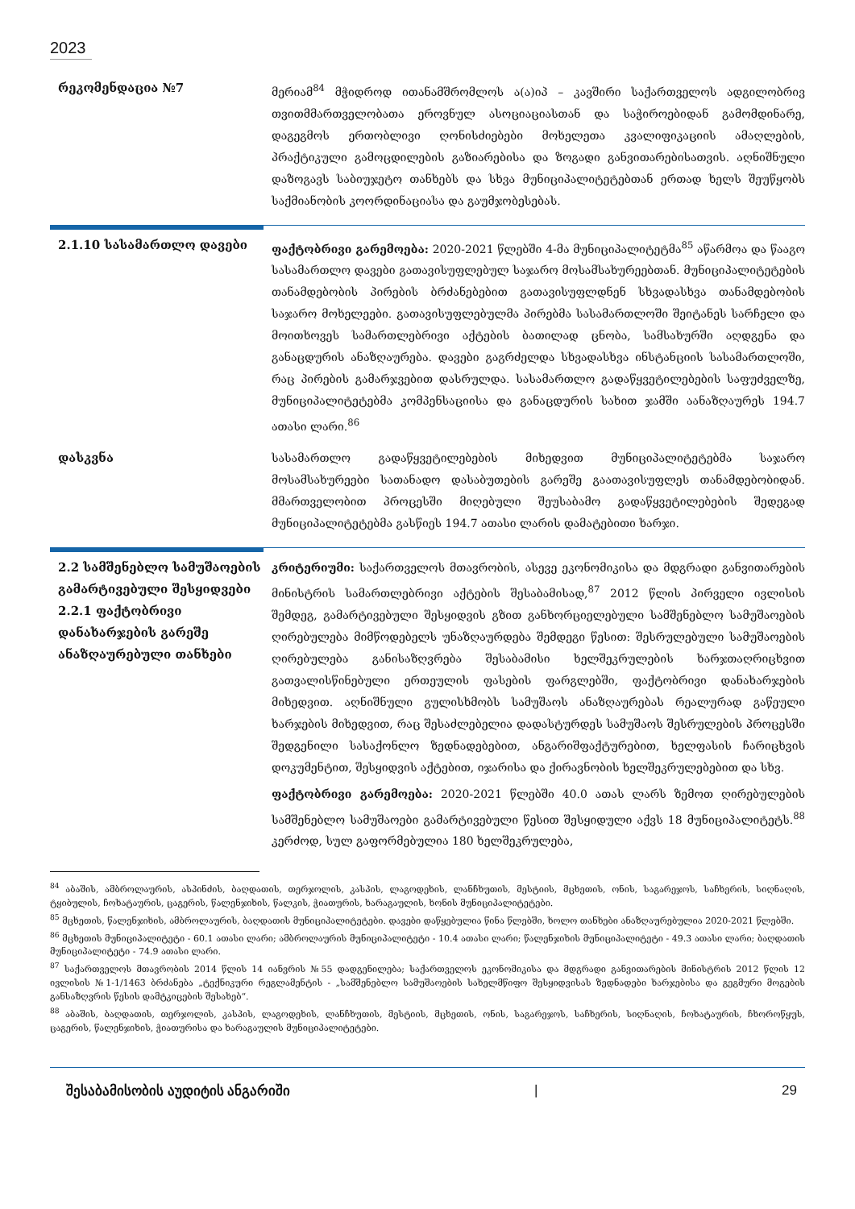2023
რეკომენდაცია №7 მერიამ<sup>84</sup> მჭიდროდ ითანამშრომლოს ა(ა)იპ – კავშირი საქართველოს ადგილობრივ თვითმმართველობათა ეროვნულ ასოციაციასთან და საჭიროებიდან გამომდინარე, დაგეგმოს ერთობლივი ღონისძიებები მოხელეთა კვალიფიკაციის ამაღლების, პრაქტიკული გამოცდილების გაზიარებისა და ზოგადი განვითარებისათვის. აღნიშნული დაზოგავს საბიუჯეტო თანხებს და სხვა მუნიციპალიტეტებთან ერთად ხელს შეუწყობს საქმიანობის კოორდინაციასა და გაუმჯობესებას.
2.1.10 სასამართლო დავები ფაქტობრივი გარემოება: 2020-2021 წლებში 4-მა მუნიციპალიტეტმა<sup>85</sup> აწარმოა და წააგო სასამართლო დავები გათავისუფლებულ საჯარო მოსამსახურეებთან. მუნიციპალიტეტების თანამდებობის პირების ბრძანებებით გათავისუფლდნენ სხვადასხვა თანამდებობის საჯარო მოხელეები. გათავისუფლებულმა პირებმა სასამართლოში შეიტანეს სარჩელი და მოითხოვეს სამართლებრივი აქტების ბათილად ცნობა, სამსახურში აღდგენა და განაცდურის ანაზღაურება. დავები გაგრძელდა სხვადასხვა ინსტანციის სასამართლოში, რაც პირების გამარჯვებით დასრულდა. სასამართლო გადაწყვეტილებების საფუძველზე, მუნიციპალიტეტებმა კომპენსაციისა და განაცდურის სახით ჯამში აანაზღაურეს 194.7 ათასი ლარი.<sup>86</sup>
დასკვნა სასამართლო გადაწყვეტილებების მიხედვით მუნიციპალიტეტებმა საჯარო მოსამსახურეები სათანადო დასაბუთების გარეშე გაათავისუფლეს თანამდებობიდან. მმართველობით პროცესში მიღებული შეუსაბამო გადაწყვეტილებების შედეგად მუნიციპალიტეტებმა გასწიეს 194.7 ათასი ლარის დამატებითი ხარჯი.
2.2 სამშენებლო სამუშაოების გამარტივებული შესყიდვები
2.2.1 ფაქტობრივი დანახარჯების გარეშე ანაზღაურებული თანხები
კრიტერიუმი: საქართველოს მთავრობის, ასევე ეკონომიკისა და მდგრადი განვითარების მინისტრის სამართლებრივი აქტების შესაბამისად,<sup>87</sup> 2012 წლის პირველი ივლისის შემდეგ, გამარტივებული შესყიდვის გზით განხორციელებული სამშენებლო სამუშაოების ღირებულება მიმწოდებელს უნაზღაურდება შემდეგი წესით: შესრულებული სამუშაოების ღირებულება განისაზღვრება შესაბამისი ხელშეკრულების ხარჯთაღრიცხვით გათვალისწინებული ერთეულის ფასების ფარგლებში, ფაქტობრივი დანახარჯების მიხედვით. აღნიშნული გულისხმობს სამუშაოს ანაზღაურებას რეალურად გაწეული ხარჯების მიხედვით, რაც შესაძლებელია დადასტურდეს სამუშაოს შესრულების პროცესში შედგენილი სასაქონლო ზედნადებებით, ანგარიშფაქტურებით, ხელფასის ჩარიცხვის დოკუმენტით, შესყიდვის აქტებით, იჯარისა და ქირავნობის ხელშეკრულებებით და სხვ.
ფაქტობრივი გარემოება: 2020-2021 წლებში 40.0 ათას ლარს ზემოთ ღირებულების სამშენებლო სამუშაოები გამარტივებული წესით შესყიდული აქვს 18 მუნიციპალიტეტს.<sup>88</sup> კერძოდ, სულ გაფორმებულია 180 ხელშეკრულება,
<sup>84</sup> აბაშის, ამბროლაურის, ასპინძის, ბაღდათის, თერჯოლის, კასპის, ლაგოდეხის, ლანჩხუთის, მესტიის, მცხეთის, ონის, საგარეჯოს, საჩხერის, სიღნაღის, ტყიბულის, ჩოხატაურის, ცაგერის, წალენჯიხის, წალკის, ჭიათურის, ხარაგაულის, ხონის მუნიციპალიტეტები.
<sup>85</sup> მცხეთის, წალენჯიხის, ამბროლაურის, ბაღდათის მუნიციპალიტეტები. დავები დაწყებულია წინა წლებში, ხოლო თანხები ანაზღაურებულია 2020-2021 წლებში.
<sup>86</sup> მცხეთის მუნიციპალიტეტი - 60.1 ათასი ლარი; ამბროლაურის მუნიციპალიტეტი - 10.4 ათასი ლარი; წალენჯიხის მუნიციპალიტეტი - 49.3 ათასი ლარი; ბაღდათის მუნიციპალიტეტი - 74.9 ათასი ლარი.
<sup>87</sup> საქართველოს მთავრობის 2014 წლის 14 იანვრის №55 დადგენილება; საქართველოს ეკონომიკისა და მდგრადი განვითარების მინისტრის 2012 წლის 12 ივლისის №1-1/1463 ბრძანება „ტექნიკური რეგლამენტის - „სამშენებლო სამუშაოების სახელმწიფო შესყიდვისას ზედნადები ხარჯებისა და გეგმური მოგების განსაზღვრის წესის დამტკიცების შესახებ“.
<sup>88</sup> აბაშის, ბაღდათის, თერჯოლის, კასპის, ლაგოდეხის, ლანჩხუთის, მესტიის, მცხეთის, ონის, საგარეჯოს, საჩხერის, სიღნაღის, ჩოხატაურის, ჩხოროწყუს, ცაგერის, წალენჯიხის, ჭიათურისა და ხარაგაულის მუნიციპალიტეტები.
შესაბამისობის აუდიტის ანგარიში | 29